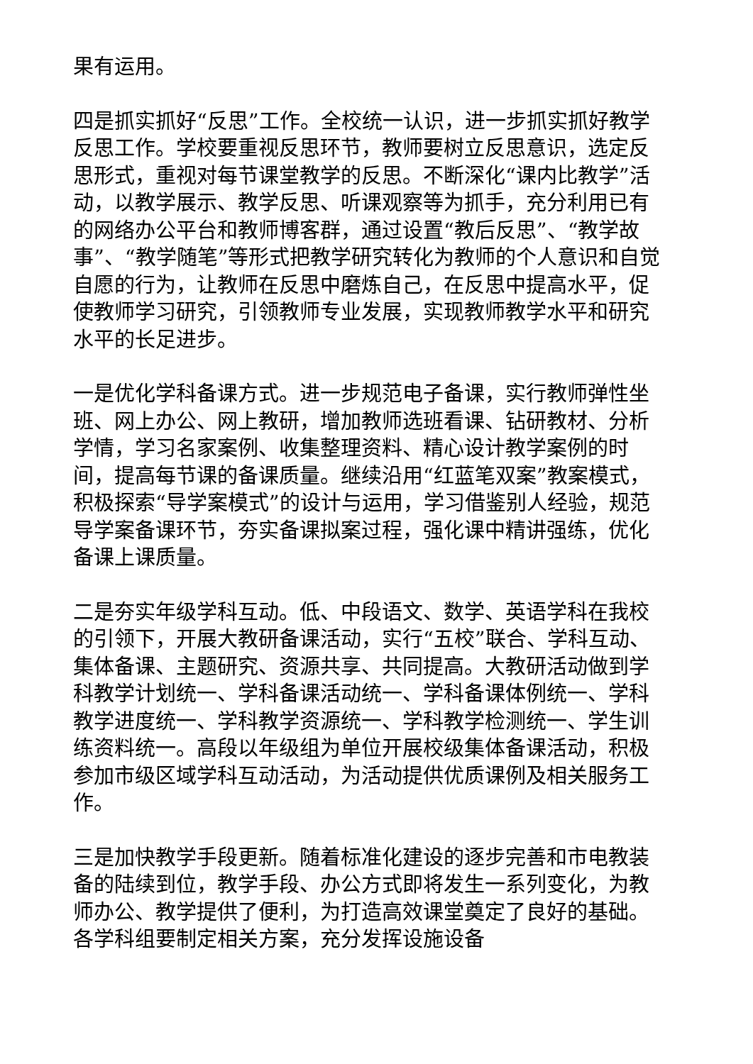果有运用。
四是抓实抓好“反思”工作。全校统一认识，进一步抓实抓好教学反思工作。学校要重视反思环节，教师要树立反思意识，选定反思形式，重视对每节课堂教学的反思。不断深化“课内比教学”活动，以教学展示、教学反思、听课观察等为抓手，充分利用已有的网络办公平台和教师博客群，通过设置“教后反思”、“教学故事”、“教学随笔”等形式把教学研究转化为教师的个人意识和自觉自愿的行为，让教师在反思中磨炼自己，在反思中提高水平，促使教师学习研究，引领教师专业发展，实现教师教学水平和研究水平的长足进步。
一是优化学科备课方式。进一步规范电子备课，实行教师弹性坐班、网上办公、网上教研，增加教师选班看课、钻研教材、分析学情，学习名家案例、收集整理资料、精心设计教学案例的时间，提高每节课的备课质量。继续沿用“红蓝笔双案”教案模式，积极探索“导学案模式”的设计与运用，学习借鉴别人经验，规范导学案备课环节，夯实备课拟案过程，强化课中精讲强练，优化备课上课质量。
二是夯实年级学科互动。低、中段语文、数学、英语学科在我校的引领下，开展大教研备课活动，实行“五校”联合、学科互动、集体备课、主题研究、资源共享、共同提高。大教研活动做到学科教学计划统一、学科备课活动统一、学科备课体例统一、学科教学进度统一、学科教学资源统一、学科教学检测统一、学生训练资料统一。高段以年级组为单位开展校级集体备课活动，积极参加市级区域学科互动活动，为活动提供优质课例及相关服务工作。
三是加快教学手段更新。随着标准化建设的逐步完善和市电教装备的陆续到位，教学手段、办公方式即将发生一系列变化，为教师办公、教学提供了便利，为打造高效课堂奠定了良好的基础。各学科组要制定相关方案，充分发挥设施设备